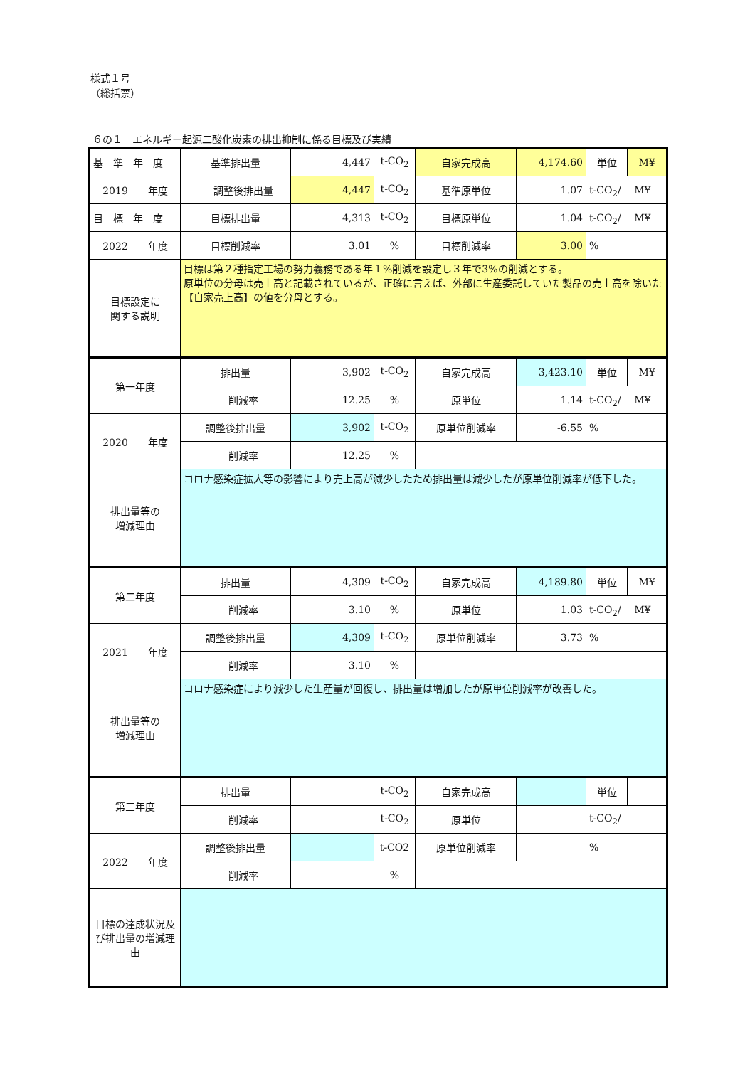様式１号
（総括票）
６の１　エネルギー起源二酸化炭素の排出抑制に係る目標及び実績
| 基 準 年 度 | 基準排出量 | | 4,447 | t-CO<sub>2</sub> | 自家完成高 | 4,174.60 | 単位 | M¥ |
| 2019 年度 | | 調整後排出量 | 4,447 | t-CO<sub>2</sub> | 基準原単位 | 1.07 | t-CO<sub>2</sub>/ M¥ | |
| 目 標 年 度 | 目標排出量 | | 4,313 | t-CO<sub>2</sub> | 目標原単位 | 1.04 | t-CO<sub>2</sub>/ M¥ | |
| 2022 年度 | 目標削減率 | | 3.01 | % | 目標削減率 | 3.00 | % | |
| 目標設定に 関する説明 | 目標は第２種指定工場の努力義務である年１%削減を設定し３年で3%の削減とする。 原単位の分母は売上高と記載されているが、正確に言えば、外部に生産委託していた製品の売上高を除いた【自家売上高】の値を分母とする。 | | | | | | | |
| 第一年度 | 排出量 | | 3,902 | t-CO<sub>2</sub> | 自家完成高 | 3,423.10 | 単位 | M¥ |
| | | 削減率 | 12.25 | % | 原単位 | 1.14 | t-CO<sub>2</sub>/ M¥ | |
| 2020 年度 | 調整後排出量 | | 3,902 | t-CO<sub>2</sub> | 原単位削減率 | -6.55 | % | |
| | | 削減率 | 12.25 | % | | | | |
| 排出量等の 増減理由 | コロナ感染症拡大等の影響により売上高が減少したため排出量は減少したが原単位削減率が低下した。 | | | | | | | |
| 第二年度 | 排出量 | | 4,309 | t-CO<sub>2</sub> | 自家完成高 | 4,189.80 | 単位 | M¥ |
| | | 削減率 | 3.10 | % | 原単位 | 1.03 | t-CO<sub>2</sub>/ M¥ | |
| 2021 年度 | 調整後排出量 | | 4,309 | t-CO<sub>2</sub> | 原単位削減率 | 3.73 | % | |
| | | 削減率 | 3.10 | % | | | | |
| 排出量等の 増減理由 | コロナ感染症により減少した生産量が回復し、排出量は増加したが原単位削減率が改善した。 | | | | | | | |
| 第三年度 | 排出量 | | | t-CO<sub>2</sub> | 自家完成高 | | 単位 | |
| | | 削減率 | | t-CO<sub>2</sub> | 原単位 | | t-CO<sub>2</sub>/ | |
| 2022 年度 | 調整後排出量 | | | t-CO2 | 原単位削減率 | | % | |
| | | 削減率 | | % | | | | |
| 目標の達成状況及び排出量の増減理由 | | | | | | | | |